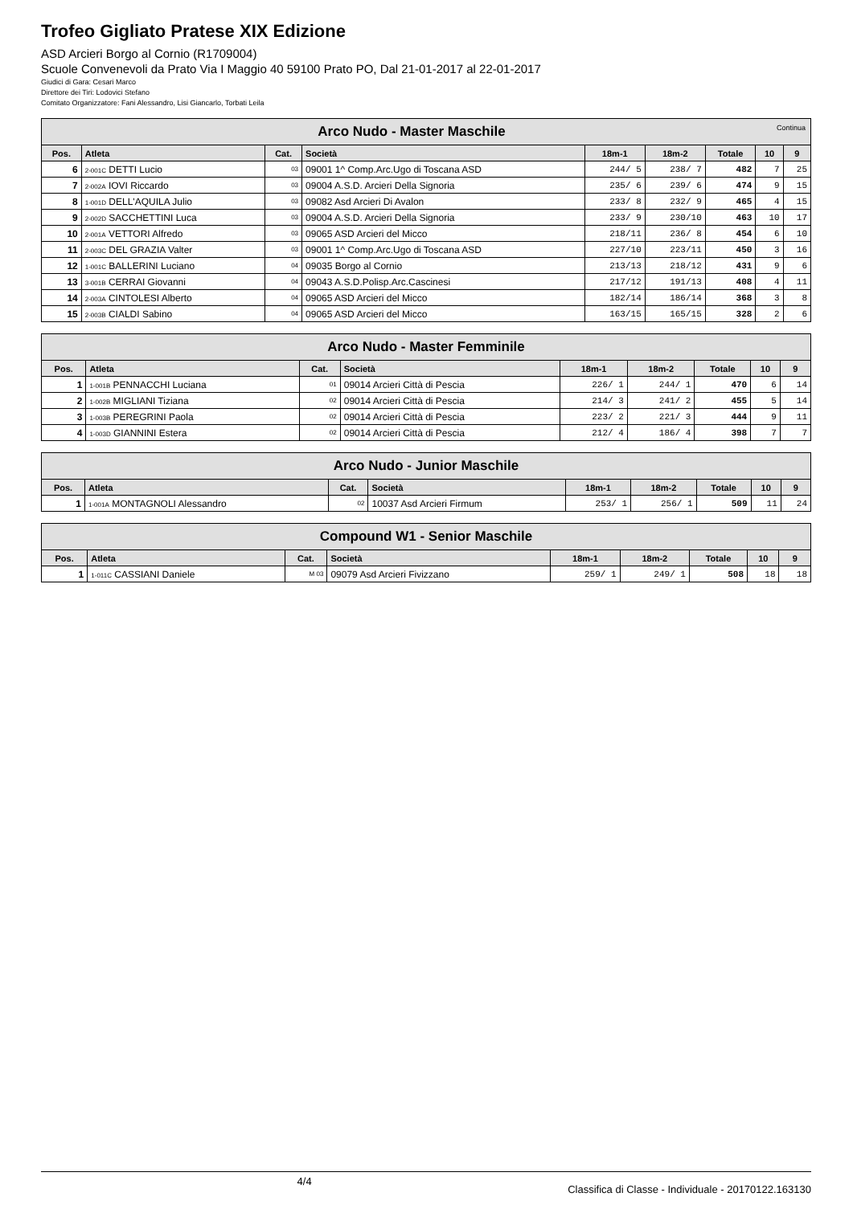Trofeo Gigliato Pratese XIX Edizione
ASD Arcieri Borgo al Cornio (R1709004)
Scuole Convenevoli da Prato Via I Maggio 40 59100 Prato PO, Dal 21-01-2017 al 22-01-2017
Giudici di Gara: Cesari Marco
Direttore dei Tiri: Lodovici Stefano
Comitato Organizzatore: Fani Alessandro, Lisi Giancarlo, Torbati Leila
| Arco Nudo - Master Maschile Continua | | | | | | | | |
| --- | --- | --- | --- | --- | --- | --- | --- | --- |
| Pos. | Atleta | Cat. | Società | 18m-1 | 18m-2 | Totale | 10 | 9 |
| 6 | 2-001C DETTI Lucio | 03 | 09001 1^ Comp.Arc.Ugo di Toscana ASD | 244/ 5 | 238/ 7 | 482 | 7 | 25 |
| 7 | 2-002A IOVI Riccardo | 03 | 09004 A.S.D. Arcieri Della Signoria | 235/ 6 | 239/ 6 | 474 | 9 | 15 |
| 8 | 1-001D DELL'AQUILA Julio | 03 | 09082 Asd Arcieri Di Avalon | 233/ 8 | 232/ 9 | 465 | 4 | 15 |
| 9 | 2-002D SACCHETTINI Luca | 03 | 09004 A.S.D. Arcieri Della Signoria | 233/ 9 | 230/10 | 463 | 10 | 17 |
| 10 | 2-001A VETTORI Alfredo | 03 | 09065 ASD Arcieri del Micco | 218/11 | 236/ 8 | 454 | 6 | 10 |
| 11 | 2-003C DEL GRAZIA Valter | 03 | 09001 1^ Comp.Arc.Ugo di Toscana ASD | 227/10 | 223/11 | 450 | 3 | 16 |
| 12 | 1-001C BALLERINI Luciano | 04 | 09035 Borgo al Cornio | 213/13 | 218/12 | 431 | 9 | 6 |
| 13 | 3-001B CERRAI Giovanni | 04 | 09043 A.S.D.Polisp.Arc.Cascinesi | 217/12 | 191/13 | 408 | 4 | 11 |
| 14 | 2-003A CINTOLESI Alberto | 04 | 09065 ASD Arcieri del Micco | 182/14 | 186/14 | 368 | 3 | 8 |
| 15 | 2-003B CIALDI Sabino | 04 | 09065 ASD Arcieri del Micco | 163/15 | 165/15 | 328 | 2 | 6 |
| Arco Nudo - Master Femminile | | | | | | | | |
| --- | --- | --- | --- | --- | --- | --- | --- | --- |
| Pos. | Atleta | Cat. | Società | 18m-1 | 18m-2 | Totale | 10 | 9 |
| 1 | 1-001B PENNACCHI Luciana | 01 | 09014 Arcieri Città di Pescia | 226/ 1 | 244/ 1 | 470 | 6 | 14 |
| 2 | 1-002B MIGLIANI Tiziana | 02 | 09014 Arcieri Città di Pescia | 214/ 3 | 241/ 2 | 455 | 5 | 14 |
| 3 | 1-003B PEREGRINI Paola | 02 | 09014 Arcieri Città di Pescia | 223/ 2 | 221/ 3 | 444 | 9 | 11 |
| 4 | 1-003D GIANNINI Estera | 02 | 09014 Arcieri Città di Pescia | 212/ 4 | 186/ 4 | 398 | 7 | 7 |
| Arco Nudo - Junior Maschile | | | | | | | | |
| --- | --- | --- | --- | --- | --- | --- | --- | --- |
| Pos. | Atleta | Cat. | Società | 18m-1 | 18m-2 | Totale | 10 | 9 |
| 1 | 1-001A MONTAGNOLI Alessandro | 02 | 10037 Asd Arcieri Firmum | 253/ 1 | 256/ 1 | 509 | 11 | 24 |
| Compound W1 - Senior Maschile | | | | | | | | |
| --- | --- | --- | --- | --- | --- | --- | --- | --- |
| Pos. | Atleta | Cat. | Società | 18m-1 | 18m-2 | Totale | 10 | 9 |
| 1 | 1-011C CASSIANI Daniele | M 03 | 09079 Asd Arcieri Fivizzano | 259/ 1 | 249/ 1 | 508 | 18 | 18 |
4/4 Classifica di Classe - Individuale - 20170122.163130